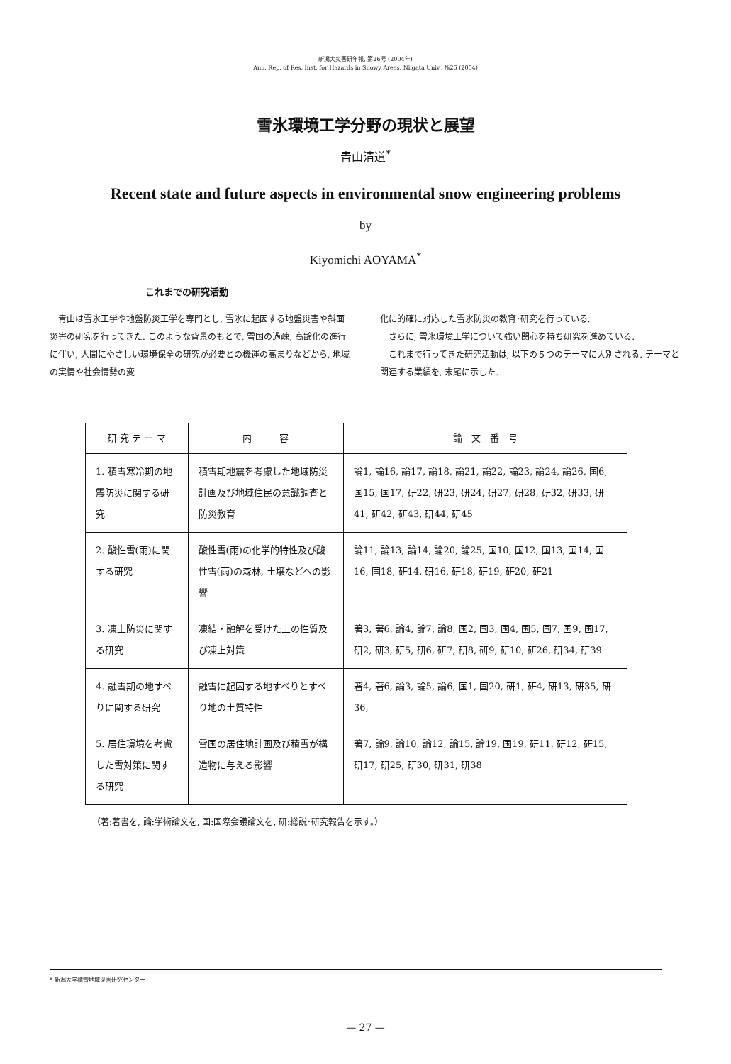新潟大災害研年報, 第26号 (2004年)
Ann. Rep. of Res. Inst. for Hazards in Snowy Areas, Niigata Univ., №26 (2004)
雪氷環境工学分野の現状と展望
青山清道<sup>*</sup>
Recent state and future aspects in environmental snow engineering problems
by
Kiyomichi AOYAMA<sup>*</sup>
これまでの研究活動
　青山は雪氷工学や地盤防災工学を専門とし, 雪氷に起因する地盤災害や斜面災害の研究を行ってきた. このような背景のもとで, 雪国の過疎, 高齢化の進行に伴い, 人間にやさしい環境保全の研究が必要との機運の高まりなどから, 地域の実情や社会情勢の変
化に的確に対応した雪氷防災の教育･研究を行っている.
　さらに, 雪氷環境工学について強い関心を持ち研究を進めている.
　これまで行ってきた研究活動は, 以下の５つのテーマに大別される. テーマと関連する業績を, 末尾に示した.
| 研 究 テ ー マ | 内 容 | 論 文 番 号 |
| --- | --- | --- |
| 1. 積雪寒冷期の地震防災に関する研究 | 積雪期地震を考慮した地域防災計画及び地域住民の意識調査と防災教育 | 論1, 論16, 論17, 論18, 論21, 論22, 論23, 論24, 論26, 国6, 国15, 国17, 研22, 研23, 研24, 研27, 研28, 研32, 研33, 研41, 研42, 研43, 研44, 研45 |
| 2. 酸性雪(雨)に関する研究 | 酸性雪(雨)の化学的特性及び酸性雪(雨)の森林, 土壌などへの影響 | 論11, 論13, 論14, 論20, 論25, 国10, 国12, 国13, 国14, 国16, 国18, 研14, 研16, 研18, 研19, 研20, 研21 |
| 3. 凍上防災に関する研究 | 凍結・融解を受けた土の性質及び凍上対策 | 著3, 著6, 論4, 論7, 論8, 国2, 国3, 国4, 国5, 国7, 国9, 国17, 研2, 研3, 研5, 研6, 研7, 研8, 研9, 研10, 研26, 研34, 研39 |
| 4. 融雪期の地すべりに関する研究 | 融雪に起因する地すべりとすべり地の土質特性 | 著4, 著6, 論3, 論5, 論6, 国1, 国20, 研1, 研4, 研13, 研35, 研36, |
| 5. 居住環境を考慮した雪対策に関する研究 | 雪国の居住地計画及び積雪が構造物に与える影響 | 著7, 論9, 論10, 論12, 論15, 論19, 国19, 研11, 研12, 研15, 研17, 研25, 研30, 研31, 研38 |
（著:著書を, 論:学術論文を, 国:国際会議論文を, 研:総説･研究報告を示す。）
* 新潟大学積雪地域災害研究センター
— 27 —